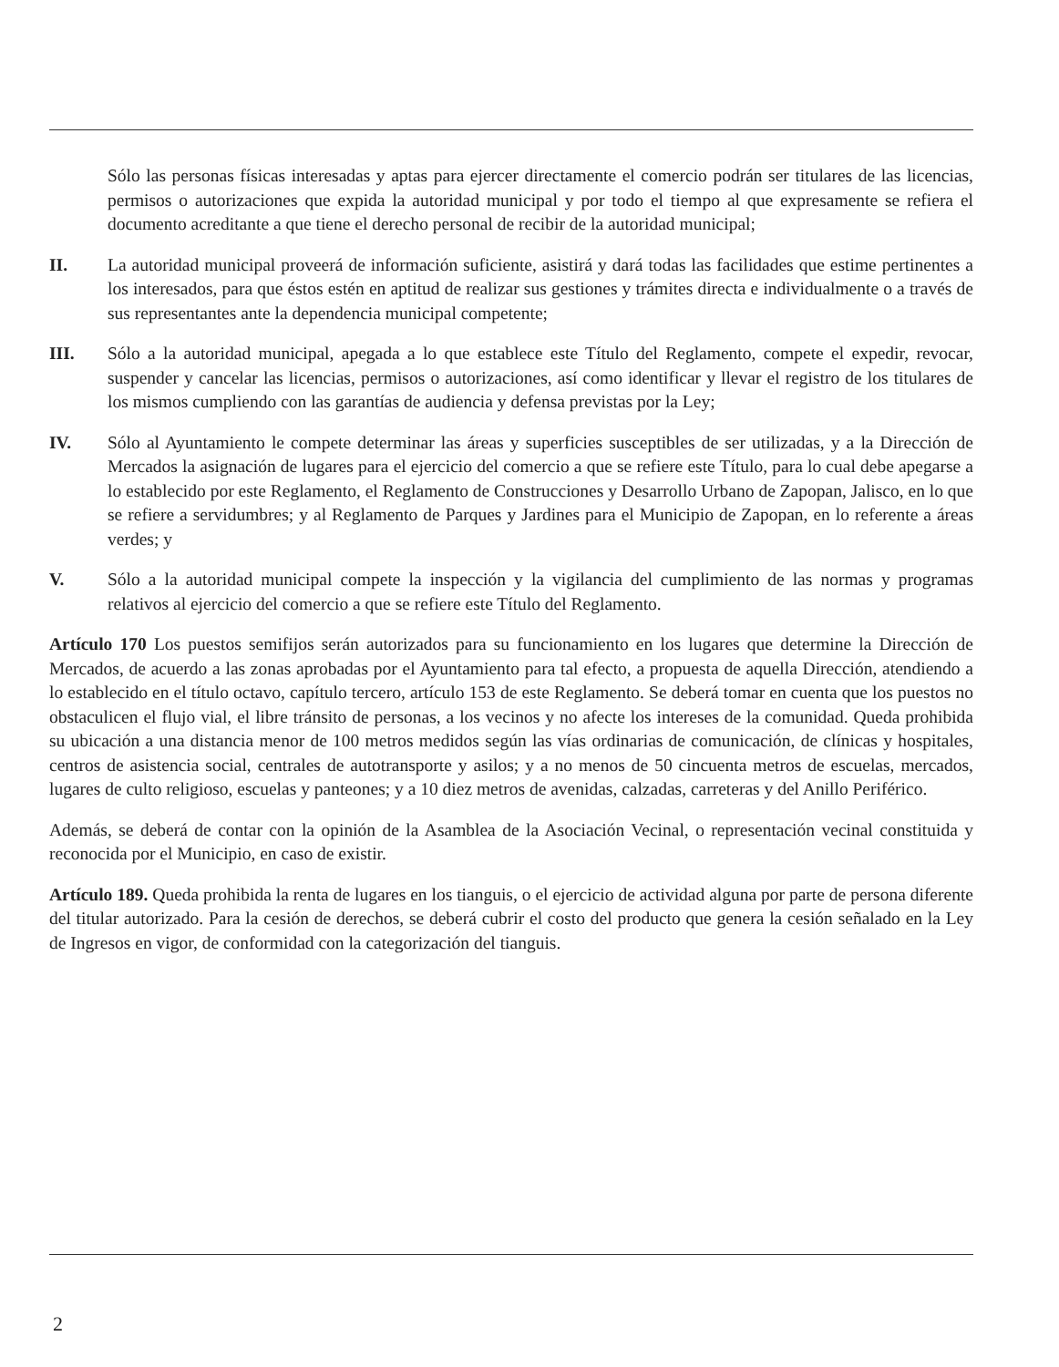Sólo las personas físicas interesadas y aptas para ejercer directamente el comercio podrán ser titulares de las licencias, permisos o autorizaciones que expida la autoridad municipal y por todo el tiempo al que expresamente se refiera el documento acreditante a que tiene el derecho personal de recibir de la autoridad municipal;
II. La autoridad municipal proveerá de información suficiente, asistirá y dará todas las facilidades que estime pertinentes a los interesados, para que éstos estén en aptitud de realizar sus gestiones y trámites directa e individualmente o a través de sus representantes ante la dependencia municipal competente;
III. Sólo a la autoridad municipal, apegada a lo que establece este Título del Reglamento, compete el expedir, revocar, suspender y cancelar las licencias, permisos o autorizaciones, así como identificar y llevar el registro de los titulares de los mismos cumpliendo con las garantías de audiencia y defensa previstas por la Ley;
IV. Sólo al Ayuntamiento le compete determinar las áreas y superficies susceptibles de ser utilizadas, y a la Dirección de Mercados la asignación de lugares para el ejercicio del comercio a que se refiere este Título, para lo cual debe apegarse a lo establecido por este Reglamento, el Reglamento de Construcciones y Desarrollo Urbano de Zapopan, Jalisco, en lo que se refiere a servidumbres; y al Reglamento de Parques y Jardines para el Municipio de Zapopan, en lo referente a áreas verdes; y
V. Sólo a la autoridad municipal compete la inspección y la vigilancia del cumplimiento de las normas y programas relativos al ejercicio del comercio a que se refiere este Título del Reglamento.
Artículo 170 Los puestos semifijos serán autorizados para su funcionamiento en los lugares que determine la Dirección de Mercados, de acuerdo a las zonas aprobadas por el Ayuntamiento para tal efecto, a propuesta de aquella Dirección, atendiendo a lo establecido en el título octavo, capítulo tercero, artículo 153 de este Reglamento. Se deberá tomar en cuenta que los puestos no obstaculicen el flujo vial, el libre tránsito de personas, a los vecinos y no afecte los intereses de la comunidad. Queda prohibida su ubicación a una distancia menor de 100 metros medidos según las vías ordinarias de comunicación, de clínicas y hospitales, centros de asistencia social, centrales de autotransporte y asilos; y a no menos de 50 cincuenta metros de escuelas, mercados, lugares de culto religioso, escuelas y panteones; y a 10 diez metros de avenidas, calzadas, carreteras y del Anillo Periférico.
Además, se deberá de contar con la opinión de la Asamblea de la Asociación Vecinal, o representación vecinal constituida y reconocida por el Municipio, en caso de existir.
Artículo 189. Queda prohibida la renta de lugares en los tianguis, o el ejercicio de actividad alguna por parte de persona diferente del titular autorizado. Para la cesión de derechos, se deberá cubrir el costo del producto que genera la cesión señalado en la Ley de Ingresos en vigor, de conformidad con la categorización del tianguis.
2